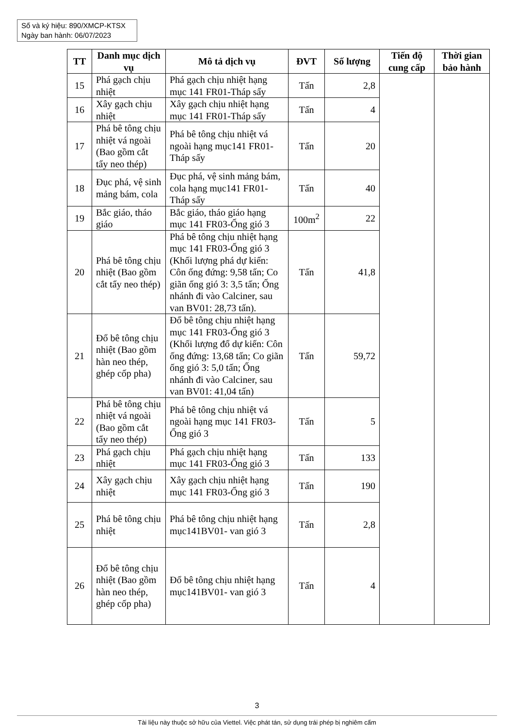Số và ký hiệu: 890/XMCP-KTSX
Ngày ban hành: 06/07/2023
| TT | Danh mục dịch vụ | Mô tả dịch vụ | ĐVT | Số lượng | Tiến độ cung cấp | Thời gian bảo hành |
| --- | --- | --- | --- | --- | --- | --- |
| 15 | Phá gạch chịu nhiệt | Phá gạch chịu nhiệt hạng mục 141 FR01-Tháp sấy | Tấn | 2,8 | | |
| 16 | Xây gạch chịu nhiệt | Xây gạch chịu nhiệt hạng mục 141 FR01-Tháp sấy | Tấn | 4 | | |
| 17 | Phá bê tông chịu nhiệt vá ngoài (Bao gồm cắt tẩy neo thép) | Phá bê tông chịu nhiệt vá ngoài hạng mục141 FR01-Tháp sấy | Tấn | 20 | | |
| 18 | Đục phá, vệ sinh mảng bám, cola | Đục phá, vệ sinh mảng bám, cola hạng mục141 FR01-Tháp sấy | Tấn | 40 | | |
| 19 | Bắc giáo, tháo giáo | Bắc giáo, tháo giáo hạng mục 141 FR03-Ống gió 3 | 100m<sup>2</sup> | 22 | | |
| 20 | Phá bê tông chịu nhiệt (Bao gồm cắt tẩy neo thép) | Phá bê tông chịu nhiệt hạng mục 141 FR03-Ống gió 3 (Khối lượng phá dự kiến: Côn ống đứng: 9,58 tấn; Co giãn ống gió 3: 3,5 tấn; Ống nhánh đi vào Calciner, sau van BV01: 28,73 tấn). | Tấn | 41,8 | | |
| 21 | Đổ bê tông chịu nhiệt (Bao gồm hàn neo thép, ghép cốp pha) | Đổ bê tông chịu nhiệt hạng mục 141 FR03-Ống gió 3 (Khối lượng đổ dự kiến: Côn ống đứng: 13,68 tấn; Co giãn ống gió 3: 5,0 tấn; Ống nhánh đi vào Calciner, sau van BV01: 41,04 tấn) | Tấn | 59,72 | | |
| 22 | Phá bê tông chịu nhiệt vá ngoài (Bao gồm cắt tẩy neo thép) | Phá bê tông chịu nhiệt vá ngoài hạng mục 141 FR03-Ống gió 3 | Tấn | 5 | | |
| 23 | Phá gạch chịu nhiệt | Phá gạch chịu nhiệt hạng mục 141 FR03-Ống gió 3 | Tấn | 133 | | |
| 24 | Xây gạch chịu nhiệt | Xây gạch chịu nhiệt hạng mục 141 FR03-Ống gió 3 | Tấn | 190 | | |
| 25 | Phá bê tông chịu nhiệt | Phá bê tông chịu nhiệt hạng mục141BV01- van gió 3 | Tấn | 2,8 | | |
| 26 | Đổ bê tông chịu nhiệt (Bao gồm hàn neo thép, ghép cốp pha) | Đổ bê tông chịu nhiệt hạng mục141BV01- van gió 3 | Tấn | 4 | | |
3
Tài liệu này thuộc sở hữu của Viettel. Việc phát tán, sử dụng trái phép bị nghiêm cấm